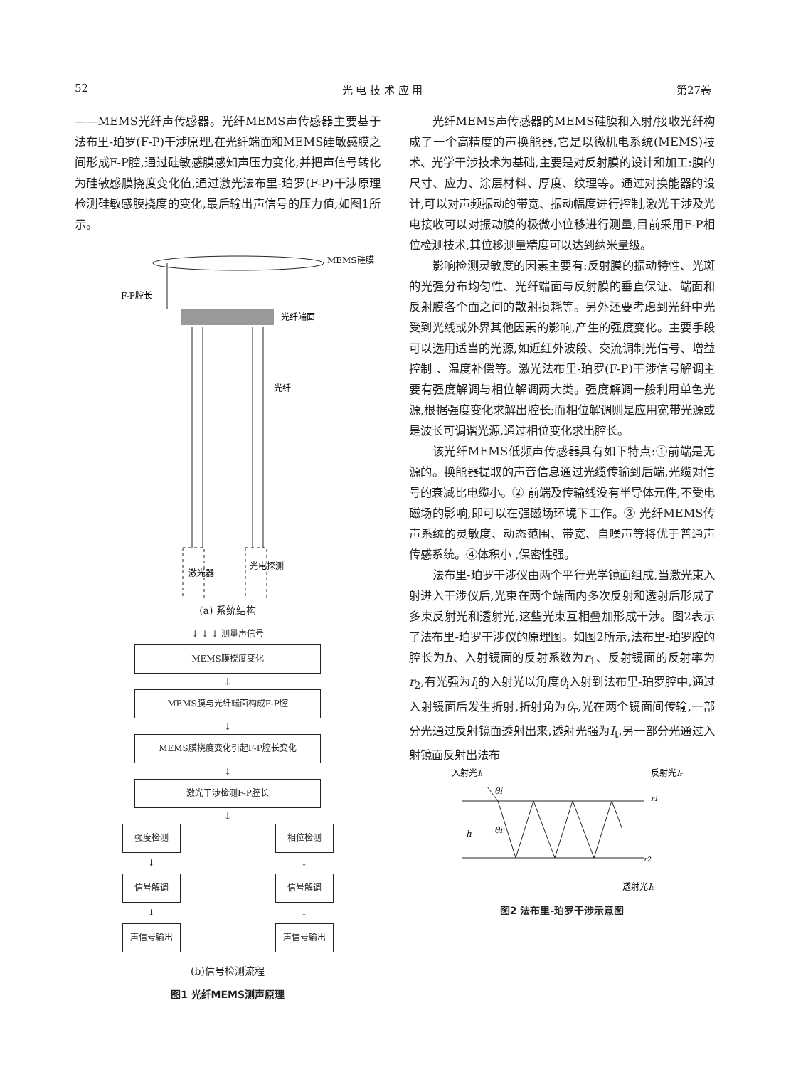52 光 电 技 术 应 用 第27卷
——MEMS光纤声传感器。光纤MEMS声传感器主要基于法布里-珀罗(F-P)干涉原理,在光纤端面和MEMS硅敏感膜之间形成F-P腔,通过硅敏感膜感知声压力变化,并把声信号转化为硅敏感膜挠度变化值,通过激光法布里-珀罗(F-P)干涉原理检测硅敏感膜挠度的变化,最后输出声信号的压力值,如图1所示。
MEMS硅膜
F-P腔长
光纤端面
光纤
激光器
光电探测
(a) 系统结构
↓ ↓ ↓ 测量声信号
MEMS膜挠度变化
↓
MEMS膜与光纤端面构成F-P腔
↓
MEMS膜挠度变化引起F-P腔长变化
↓
激光干涉检测F-P腔长
↓
强度检测
↓
信号解调
↓
声信号输出
相位检测
↓
信号解调
↓
声信号输出
(b)信号检测流程
图1 光纤MEMS测声原理
光纤MEMS声传感器的MEMS硅膜和入射/接收光纤构成了一个高精度的声换能器,它是以微机电系统(MEMS)技术、光学干涉技术为基础,主要是对反射膜的设计和加工:膜的尺寸、应力、涂层材料、厚度、纹理等。通过对换能器的设计,可以对声频振动的带宽、振动幅度进行控制,激光干涉及光电接收可以对振动膜的极微小位移进行测量,目前采用F-P相位检测技术,其位移测量精度可以达到纳米量级。
影响检测灵敏度的因素主要有:反射膜的振动特性、光斑的光强分布均匀性、光纤端面与反射膜的垂直保证、端面和反射膜各个面之间的散射损耗等。另外还要考虑到光纤中光受到光线或外界其他因素的影响,产生的强度变化。主要手段可以选用适当的光源,如近红外波段、交流调制光信号、增益控制 、温度补偿等。激光法布里-珀罗(F-P)干涉信号解调主要有强度解调与相位解调两大类。强度解调一般利用单色光源,根据强度变化求解出腔长;而相位解调则是应用宽带光源或是波长可调谐光源,通过相位变化求出腔长。
该光纤MEMS低频声传感器具有如下特点:①前端是无源的。换能器提取的声音信息通过光缆传输到后端,光缆对信号的衰减比电缆小。② 前端及传输线没有半导体元件,不受电磁场的影响,即可以在强磁场环境下工作。③ 光纤MEMS传声系统的灵敏度、动态范围、带宽、自噪声等将优于普通声传感系统。④体积小 ,保密性强。
法布里-珀罗干涉仪由两个平行光学镜面组成,当激光束入射进入干涉仪后,光束在两个端面内多次反射和透射后形成了多束反射光和透射光,这些光束互相叠加形成干涉。图2表示了法布里-珀罗干涉仪的原理图。如图2所示,法布里-珀罗腔的腔长为h、入射镜面的反射系数为r<sub>1</sub>、反射镜面的反射率为r<sub>2</sub>,有光强为I<sub>i</sub>的入射光以角度θ<sub>i</sub>入射到法布里-珀罗腔中,通过入射镜面后发生折射,折射角为θ<sub>r</sub>,光在两个镜面间传输,一部分光通过反射镜面透射出来,透射光强为I<sub>t</sub>,另一部分光通过入射镜面反射出法布
入射光Ii
反射光Ir
θi
θr
h
r1
r2
透射光It
图2 法布里-珀罗干涉示意图